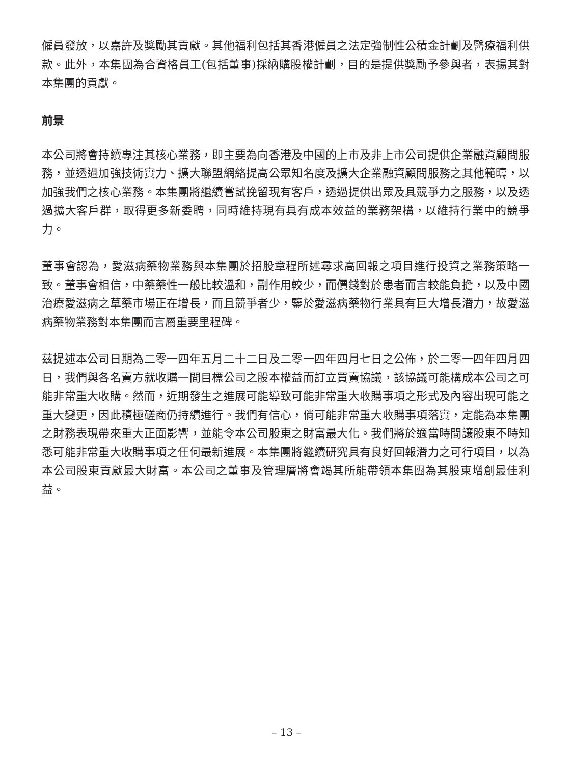僱員發放，以嘉許及獎勵其貢獻。其他福利包括其香港僱員之法定強制性公積金計劃及醫療福利供款。此外，本集團為合資格員工(包括董事)採納購股權計劃，目的是提供獎勵予參與者，表揚其對本集團的貢獻。
前景
本公司將會持續專注其核心業務，即主要為向香港及中國的上市及非上市公司提供企業融資顧問服務，並透過加強技術實力、擴大聯盟網絡提高公眾知名度及擴大企業融資顧問服務之其他範疇，以加強我們之核心業務。本集團將繼續嘗試挽留現有客戶，透過提供出眾及具競爭力之服務，以及透過擴大客戶群，取得更多新委聘，同時維持現有具有成本效益的業務架構，以維持行業中的競爭力。
董事會認為，愛滋病藥物業務與本集團於招股章程所述尋求高回報之項目進行投資之業務策略一致。董事會相信，中藥藥性一般比較溫和，副作用較少，而價錢對於患者而言較能負擔，以及中國治療愛滋病之草藥市場正在增長，而且競爭者少，鑒於愛滋病藥物行業具有巨大增長潛力，故愛滋病藥物業務對本集團而言屬重要里程碑。
茲提述本公司日期為二零一四年五月二十二日及二零一四年四月七日之公佈，於二零一四年四月四日，我們與各名賣方就收購一間目標公司之股本權益而訂立買賣協議，該協議可能構成本公司之可能非常重大收購。然而，近期發生之進展可能導致可能非常重大收購事項之形式及內容出現可能之重大變更，因此積極磋商仍持續進行。我們有信心，倘可能非常重大收購事項落實，定能為本集團之財務表現帶來重大正面影響，並能令本公司股東之財富最大化。我們將於適當時間讓股東不時知悉可能非常重大收購事項之任何最新進展。本集團將繼續研究具有良好回報潛力之可行項目，以為本公司股東貢獻最大財富。本公司之董事及管理層將會竭其所能帶領本集團為其股東增創最佳利益。
– 13 –